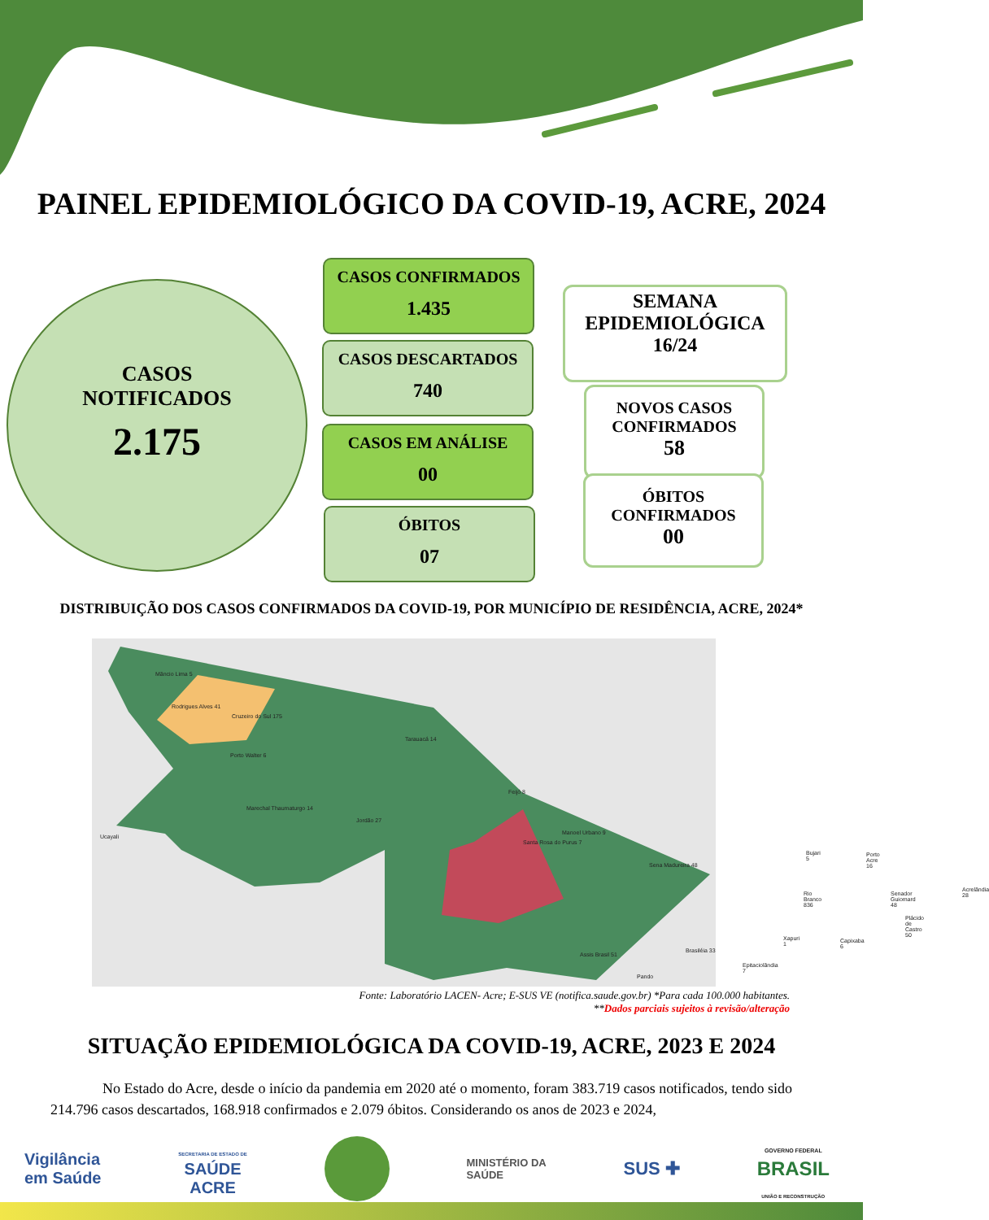PAINEL EPIDEMIOLÓGICO DA COVID-19, ACRE, 2024
CASOS
NOTIFICADOS
2.175
CASOS CONFIRMADOS
1.435
CASOS DESCARTADOS
740
CASOS EM ANÁLISE
00
ÓBITOS
07
SEMANA
EPIDEMIOLÓGICA
16/24
NOVOS CASOS
CONFIRMADOS
58
ÓBITOS
CONFIRMADOS
00
DISTRIBUIÇÃO DOS CASOS CONFIRMADOS DA COVID-19, POR MUNICÍPIO DE RESIDÊNCIA, ACRE, 2024*
Mâncio Lima 5
Rodrigues Alves 41
Cruzeiro do Sul 175
Tarauacá 14
Porto Walter 6
Feijó 8
Marechal Thaumaturgo 14
Jordão 27
Ucayali
Manoel Urbano 9
Santa Rosa do Purus 7
Sena Madureira 48
Bujari 5 Porto Acre 16
Rio Branco 836 Senador Guiomard 48
Acrelândia 28
Plácido de Castro 50
Capixaba 6
Assis Brasil 51
Brasiléia 33
Xapuri 1
Epitaciolândia 7
Pando
Fonte: Laboratório LACEN- Acre; E-SUS VE (notifica.saude.gov.br) *Para cada 100.000 habitantes.
**Dados parciais sujeitos à revisão/alteração
SITUAÇÃO EPIDEMIOLÓGICA DA COVID-19, ACRE, 2023 E 2024
No Estado do Acre, desde o início da pandemia em 2020 até o momento, foram 383.719 casos notificados, tendo sido 214.796 casos descartados, 168.918 confirmados e 2.079 óbitos. Considerando os anos de 2023 e 2024,
Vigilância
em Saúde
SECRETARIA DE ESTADO DE
SAÚDE
ACRE
MINISTÉRIO DA
SAÚDE
SUS ✚
GOVERNO FEDERAL
BRASIL
UNIÃO E RECONSTRUÇÃO